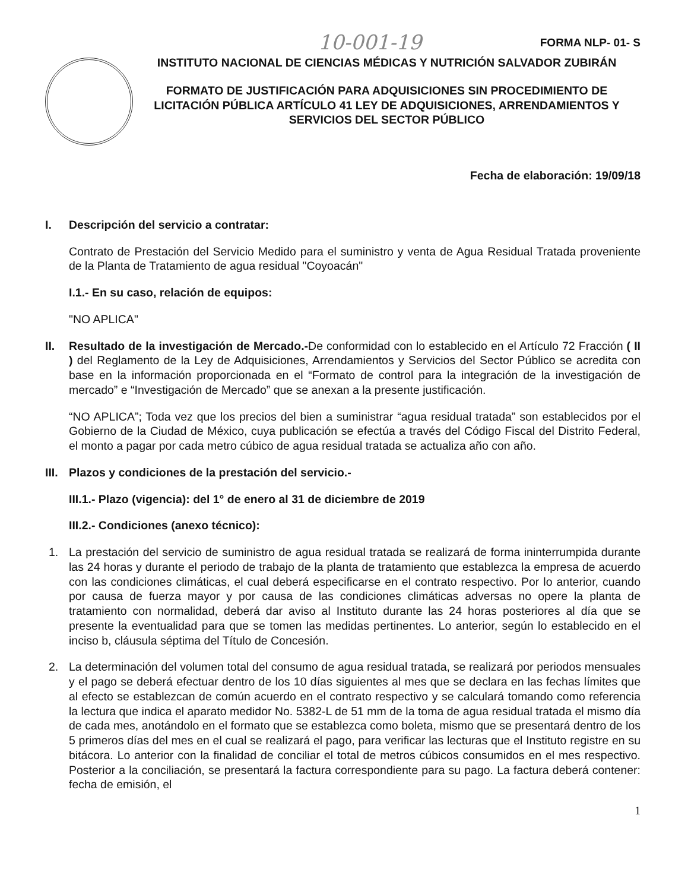10-001-19 FORMA NLP- 01- S
INSTITUTO NACIONAL DE CIENCIAS MÉDICAS Y NUTRICIÓN SALVADOR ZUBIRÁN
FORMATO DE JUSTIFICACIÓN PARA ADQUISICIONES SIN PROCEDIMIENTO DE LICITACIÓN PÚBLICA ARTÍCULO 41 LEY DE ADQUISICIONES, ARRENDAMIENTOS Y SERVICIOS DEL SECTOR PÚBLICO
Fecha de elaboración: 19/09/18
I. Descripción del servicio a contratar:
Contrato de Prestación del Servicio Medido para el suministro y venta de Agua Residual Tratada proveniente de la Planta de Tratamiento de agua residual "Coyoacán"
I.1.- En su caso, relación de equipos:
"NO APLICA"
II. Resultado de la investigación de Mercado.-De conformidad con lo establecido en el Artículo 72 Fracción ( II ) del Reglamento de la Ley de Adquisiciones, Arrendamientos y Servicios del Sector Público se acredita con base en la información proporcionada en el “Formato de control para la integración de la investigación de mercado” e “Investigación de Mercado” que se anexan a la presente justificación.
“NO APLICA”; Toda vez que los precios del bien a suministrar “agua residual tratada” son establecidos por el Gobierno de la Ciudad de México, cuya publicación se efectúa a través del Código Fiscal del Distrito Federal, el monto a pagar por cada metro cúbico de agua residual tratada se actualiza año con año.
III. Plazos y condiciones de la prestación del servicio.-
III.1.- Plazo (vigencia): del 1° de enero al 31 de diciembre de 2019
III.2.- Condiciones (anexo técnico):
1. La prestación del servicio de suministro de agua residual tratada se realizará de forma ininterrumpida durante las 24 horas y durante el periodo de trabajo de la planta de tratamiento que establezca la empresa de acuerdo con las condiciones climáticas, el cual deberá especificarse en el contrato respectivo. Por lo anterior, cuando por causa de fuerza mayor y por causa de las condiciones climáticas adversas no opere la planta de tratamiento con normalidad, deberá dar aviso al Instituto durante las 24 horas posteriores al día que se presente la eventualidad para que se tomen las medidas pertinentes. Lo anterior, según lo establecido en el inciso b, cláusula séptima del Título de Concesión.
2. La determinación del volumen total del consumo de agua residual tratada, se realizará por periodos mensuales y el pago se deberá efectuar dentro de los 10 días siguientes al mes que se declara en las fechas límites que al efecto se establezcan de común acuerdo en el contrato respectivo y se calculará tomando como referencia la lectura que indica el aparato medidor No. 5382-L de 51 mm de la toma de agua residual tratada el mismo día de cada mes, anotándolo en el formato que se establezca como boleta, mismo que se presentará dentro de los 5 primeros días del mes en el cual se realizará el pago, para verificar las lecturas que el Instituto registre en su bitácora. Lo anterior con la finalidad de conciliar el total de metros cúbicos consumidos en el mes respectivo. Posterior a la conciliación, se presentará la factura correspondiente para su pago. La factura deberá contener: fecha de emisión, el
1